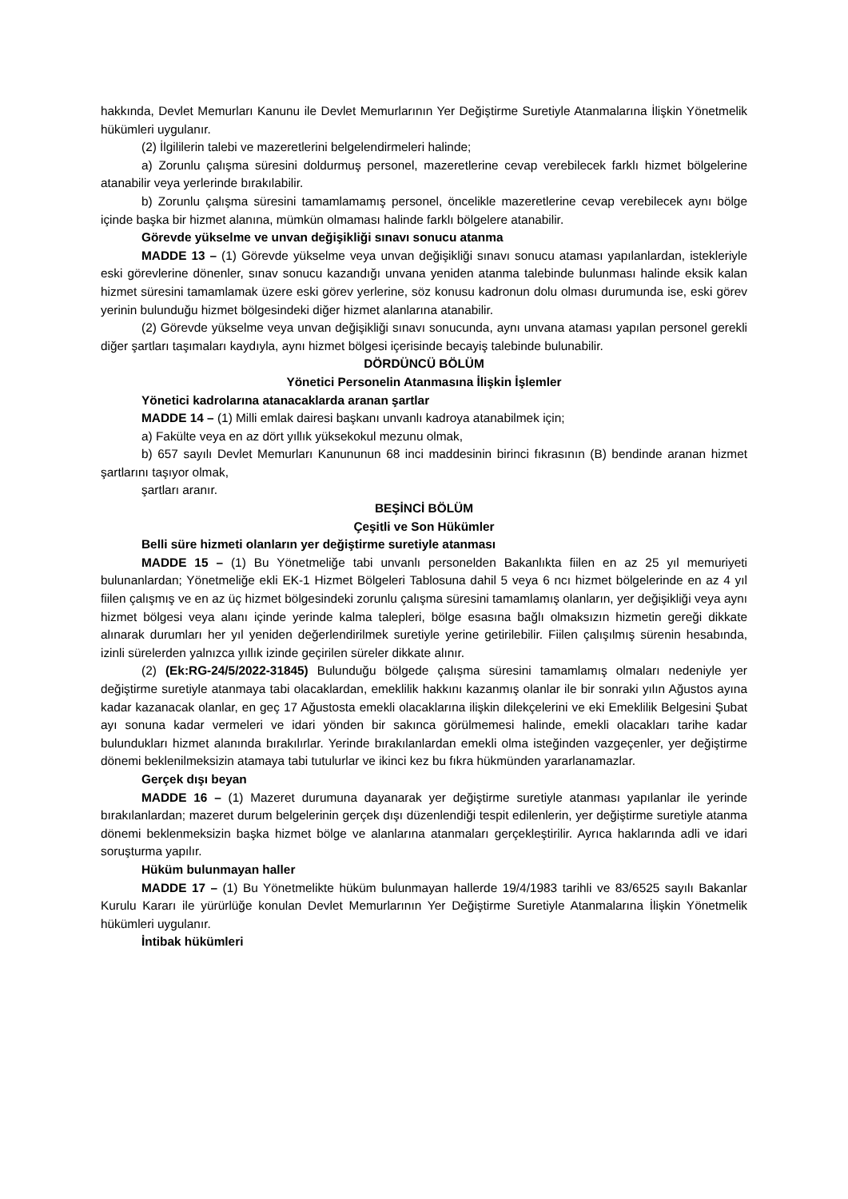hakkında, Devlet Memurları Kanunu ile Devlet Memurlarının Yer Değiştirme Suretiyle Atanmalarına İlişkin Yönetmelik hükümleri uygulanır.
(2) İlgililerin talebi ve mazeretlerini belgelendirmeleri halinde;
a) Zorunlu çalışma süresini doldurmuş personel, mazeretlerine cevap verebilecek farklı hizmet bölgelerine atanabilir veya yerlerinde bırakılabilir.
b) Zorunlu çalışma süresini tamamlamamış personel, öncelikle mazeretlerine cevap verebilecek aynı bölge içinde başka bir hizmet alanına, mümkün olmaması halinde farklı bölgelere atanabilir.
Görevde yükselme ve unvan değişikliği sınavı sonucu atanma
MADDE 13 – (1) Görevde yükselme veya unvan değişikliği sınavı sonucu ataması yapılanlardan, istekleriyle eski görevlerine dönenler, sınav sonucu kazandığı unvana yeniden atanma talebinde bulunması halinde eksik kalan hizmet süresini tamamlamak üzere eski görev yerlerine, söz konusu kadronun dolu olması durumunda ise, eski görev yerinin bulunduğu hizmet bölgesindeki diğer hizmet alanlarına atanabilir.
(2) Görevde yükselme veya unvan değişikliği sınavı sonucunda, aynı unvana ataması yapılan personel gerekli diğer şartları taşımaları kaydıyla, aynı hizmet bölgesi içerisinde becayiş talebinde bulunabilir.
DÖRDÜNCÜ BÖLÜM
Yönetici Personelin Atanmasına İlişkin İşlemler
Yönetici kadrolarına atanacaklarda aranan şartlar
MADDE 14 – (1) Milli emlak dairesi başkanı unvanlı kadroya atanabilmek için;
a) Fakülte veya en az dört yıllık yüksekokul mezunu olmak,
b) 657 sayılı Devlet Memurları Kanununun 68 inci maddesinin birinci fıkrasının (B) bendinde aranan hizmet şartlarını taşıyor olmak,
şartları aranır.
BEŞİNCİ BÖLÜM
Çeşitli ve Son Hükümler
Belli süre hizmeti olanların yer değiştirme suretiyle atanması
MADDE 15 – (1) Bu Yönetmeliğe tabi unvanlı personelden Bakanlıkta fiilen en az 25 yıl memuriyeti bulunanlardan; Yönetmeliğe ekli EK-1 Hizmet Bölgeleri Tablosuna dahil 5 veya 6 ncı hizmet bölgelerinde en az 4 yıl fiilen çalışmış ve en az üç hizmet bölgesindeki zorunlu çalışma süresini tamamlamış olanların, yer değişikliği veya aynı hizmet bölgesi veya alanı içinde yerinde kalma talepleri, bölge esasına bağlı olmaksızın hizmetin gereği dikkate alınarak durumları her yıl yeniden değerlendirilmek suretiyle yerine getirilebilir. Fiilen çalışılmış sürenin hesabında, izinli sürelerden yalnızca yıllık izinde geçirilen süreler dikkate alınır.
(2) (Ek:RG-24/5/2022-31845) Bulunduğu bölgede çalışma süresini tamamlamış olmaları nedeniyle yer değiştirme suretiyle atanmaya tabi olacaklardan, emeklilik hakkını kazanmış olanlar ile bir sonraki yılın Ağustos ayına kadar kazanacak olanlar, en geç 17 Ağustosta emekli olacaklarına ilişkin dilekçelerini ve eki Emeklilik Belgesini Şubat ayı sonuna kadar vermeleri ve idari yönden bir sakınca görülmemesi halinde, emekli olacakları tarihe kadar bulundukları hizmet alanında bırakılırlar. Yerinde bırakılanlardan emekli olma isteğinden vazgeçenler, yer değiştirme dönemi beklenilmeksizin atamaya tabi tutulurlar ve ikinci kez bu fıkra hükmünden yararlanamazlar.
Gerçek dışı beyan
MADDE 16 – (1) Mazeret durumuna dayanarak yer değiştirme suretiyle atanması yapılanlar ile yerinde bırakılanlardan; mazeret durum belgelerinin gerçek dışı düzenlendiği tespit edilenlerin, yer değiştirme suretiyle atanma dönemi beklenmeksizin başka hizmet bölge ve alanlarına atanmaları gerçekleştirilir. Ayrıca haklarında adli ve idari soruşturma yapılır.
Hüküm bulunmayan haller
MADDE 17 – (1) Bu Yönetmelikte hüküm bulunmayan hallerde 19/4/1983 tarihli ve 83/6525 sayılı Bakanlar Kurulu Kararı ile yürürlüğe konulan Devlet Memurlarının Yer Değiştirme Suretiyle Atanmalarına İlişkin Yönetmelik hükümleri uygulanır.
İntibak hükümleri